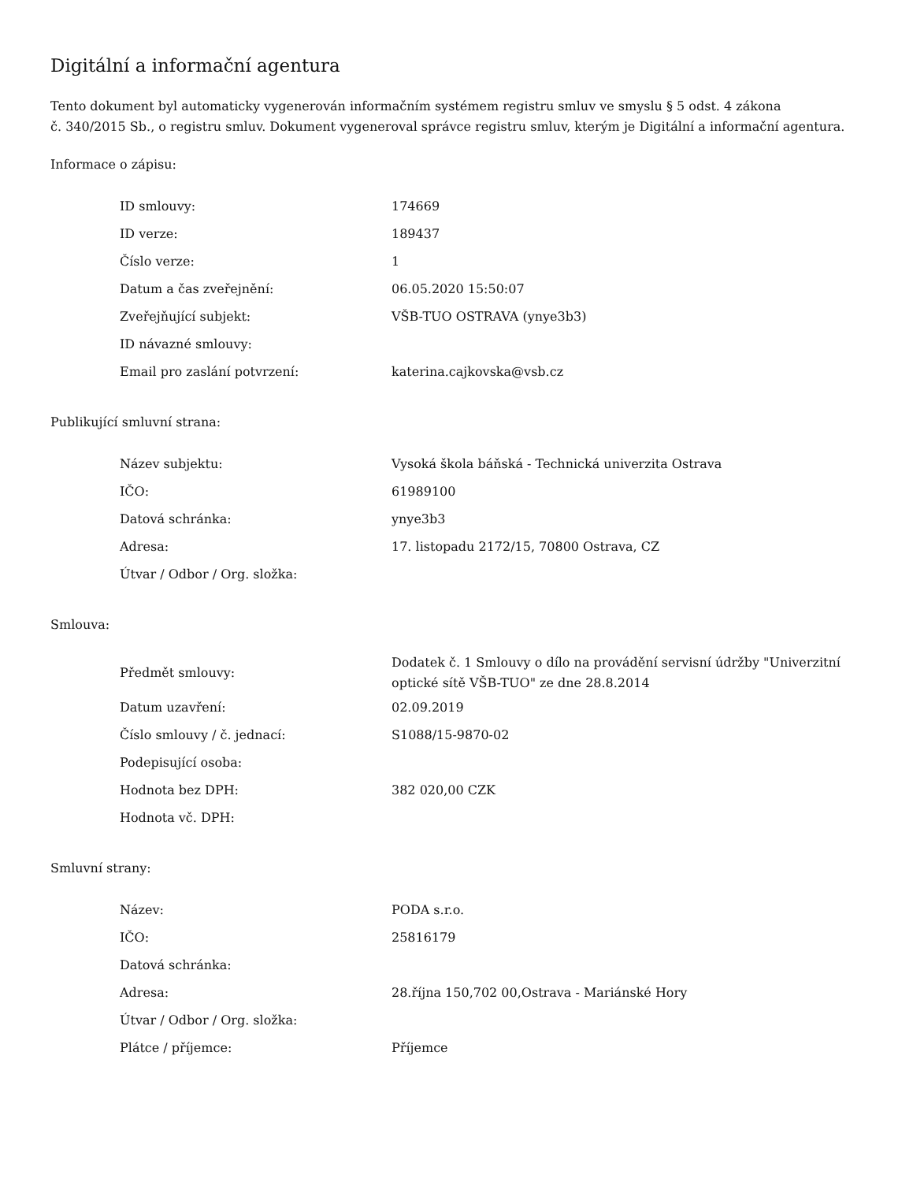Digitální a informační agentura
Tento dokument byl automaticky vygenerován informačním systémem registru smluv ve smyslu § 5 odst. 4 zákona
č. 340/2015 Sb., o registru smluv. Dokument vygeneroval správce registru smluv, kterým je Digitální a informační agentura.
Informace o zápisu:
| ID smlouvy: | 174669 |
| ID verze: | 189437 |
| Číslo verze: | 1 |
| Datum a čas zveřejnění: | 06.05.2020 15:50:07 |
| Zveřejňující subjekt: | VŠB-TUO OSTRAVA (ynye3b3) |
| ID návazné smlouvy: | |
| Email pro zaslání potvrzení: | katerina.cajkovska@vsb.cz |
Publikující smluvní strana:
| Název subjektu: | Vysoká škola báňská - Technická univerzita Ostrava |
| IČO: | 61989100 |
| Datová schránka: | ynye3b3 |
| Adresa: | 17. listopadu 2172/15, 70800 Ostrava, CZ |
| Útvar / Odbor / Org. složka: | |
Smlouva:
| Předmět smlouvy: | Dodatek č. 1 Smlouvy o dílo na provádění servisní údržby "Univerzitní optické sítě VŠB-TUO" ze dne 28.8.2014 |
| Datum uzavření: | 02.09.2019 |
| Číslo smlouvy / č. jednací: | S1088/15-9870-02 |
| Podepisující osoba: | |
| Hodnota bez DPH: | 382 020,00 CZK |
| Hodnota vč. DPH: | |
Smluvní strany:
| Název: | PODA s.r.o. |
| IČO: | 25816179 |
| Datová schránka: | |
| Adresa: | 28.října 150,702 00,Ostrava - Mariánské Hory |
| Útvar / Odbor / Org. složka: | |
| Plátce / příjemce: | Příjemce |